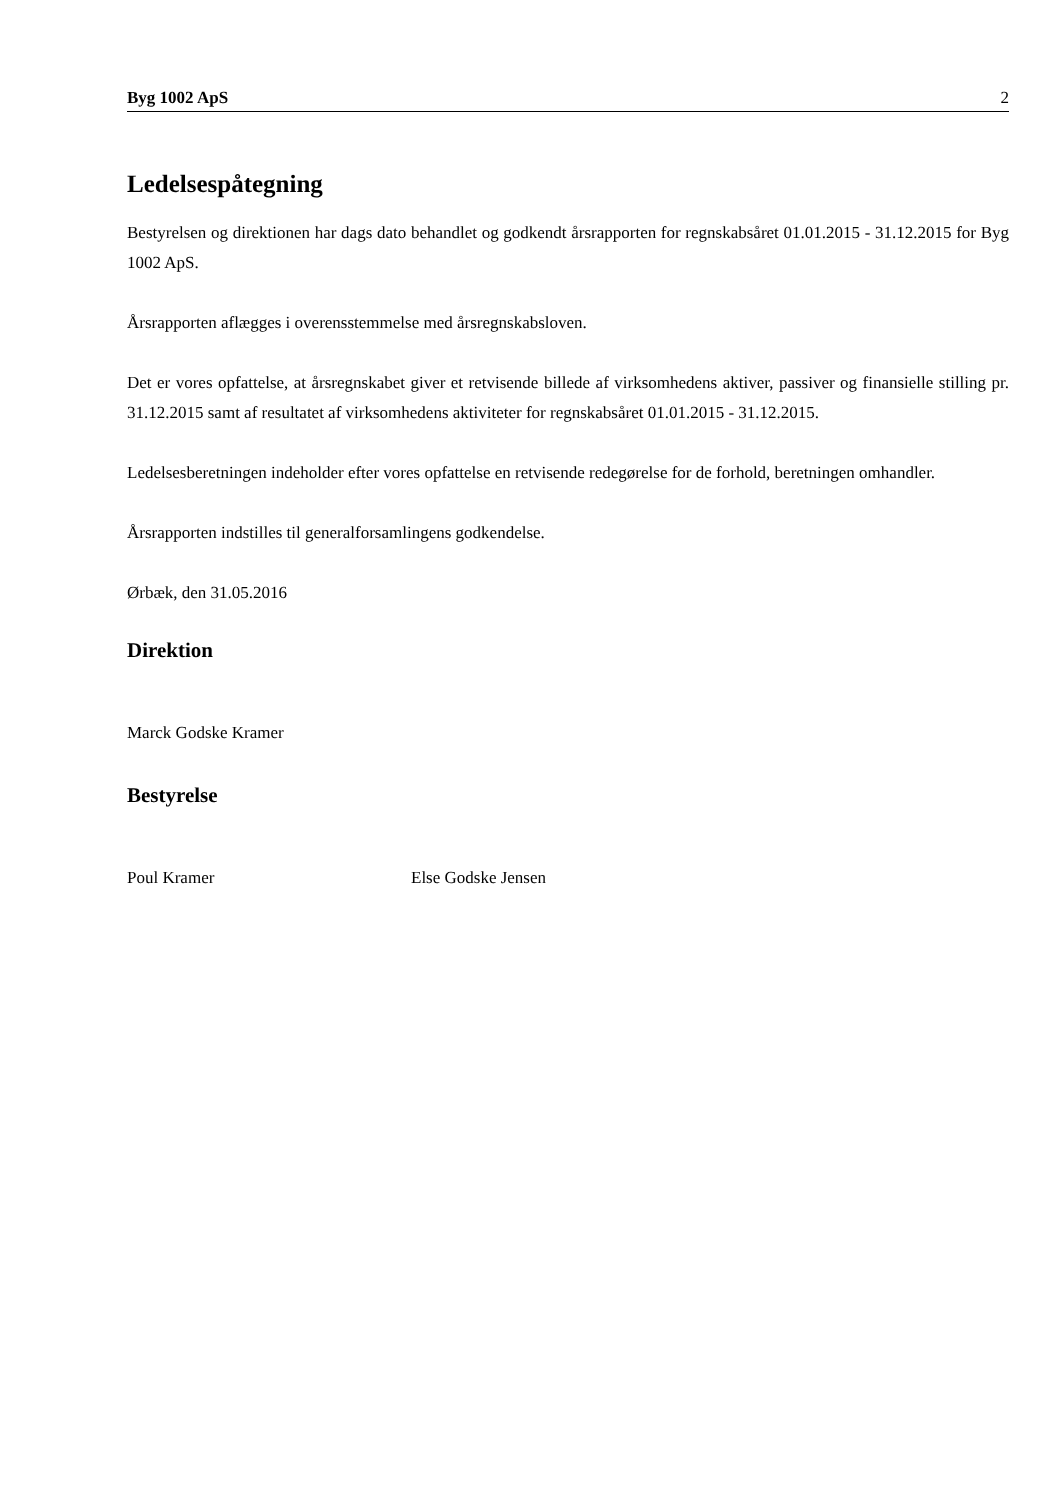Byg 1002 ApS 2
Ledelsespåtegning
Bestyrelsen og direktionen har dags dato behandlet og godkendt årsrapporten for regnskabsåret 01.01.2015 - 31.12.2015 for Byg 1002 ApS.
Årsrapporten aflægges i overensstemmelse med årsregnskabsloven.
Det er vores opfattelse, at årsregnskabet giver et retvisende billede af virksomhedens aktiver, passiver og finansielle stilling pr. 31.12.2015 samt af resultatet af virksomhedens aktiviteter for regnskabsåret 01.01.2015 - 31.12.2015.
Ledelsesberetningen indeholder efter vores opfattelse en retvisende redegørelse for de forhold, beretningen omhandler.
Årsrapporten indstilles til generalforsamlingens godkendelse.
Ørbæk, den 31.05.2016
Direktion
Marck Godske Kramer
Bestyrelse
Poul Kramer Else Godske Jensen